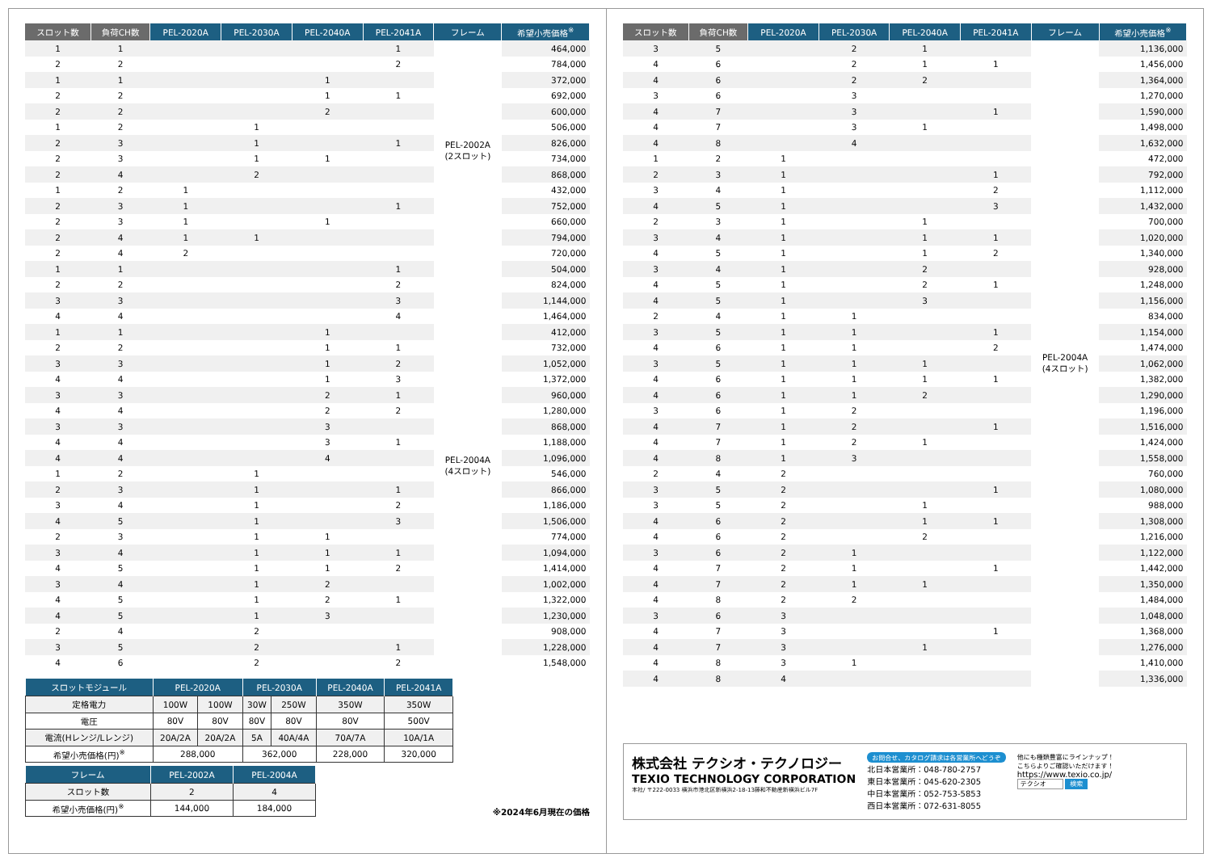| スロット数 | 負荷CH数 | PEL-2020A | PEL-2030A | PEL-2040A | PEL-2041A | フレーム | 希望小売価格<sup>※</sup> |
| --- | --- | --- | --- | --- | --- | --- | --- |
| 1 | 1 | | | | 1 | PEL-2002A (2スロット) | 464,000 |
| 2 | 2 | | | | 2 | | 784,000 |
| 1 | 1 | | | 1 | | | 372,000 |
| 2 | 2 | | | 1 | 1 | | 692,000 |
| 2 | 2 | | | 2 | | | 600,000 |
| 1 | 2 | | 1 | | | | 506,000 |
| 2 | 3 | | 1 | | 1 | | 826,000 |
| 2 | 3 | | 1 | 1 | | | 734,000 |
| 2 | 4 | | 2 | | | | 868,000 |
| 1 | 2 | 1 | | | | | 432,000 |
| 2 | 3 | 1 | | | 1 | | 752,000 |
| 2 | 3 | 1 | | 1 | | | 660,000 |
| 2 | 4 | 1 | 1 | | | | 794,000 |
| 2 | 4 | 2 | | | | | 720,000 |
| 1 | 1 | | | | 1 | PEL-2004A (4スロット) | 504,000 |
| 2 | 2 | | | | 2 | | 824,000 |
| 3 | 3 | | | | 3 | | 1,144,000 |
| 4 | 4 | | | | 4 | | 1,464,000 |
| 1 | 1 | | | 1 | | | 412,000 |
| 2 | 2 | | | 1 | 1 | | 732,000 |
| 3 | 3 | | | 1 | 2 | | 1,052,000 |
| 4 | 4 | | | 1 | 3 | | 1,372,000 |
| 3 | 3 | | | 2 | 1 | | 960,000 |
| 4 | 4 | | | 2 | 2 | | 1,280,000 |
| 3 | 3 | | | 3 | | | 868,000 |
| 4 | 4 | | | 3 | 1 | | 1,188,000 |
| 4 | 4 | | | 4 | | | 1,096,000 |
| 1 | 2 | | 1 | | | | 546,000 |
| 2 | 3 | | 1 | | 1 | | 866,000 |
| 3 | 4 | | 1 | | 2 | | 1,186,000 |
| 4 | 5 | | 1 | | 3 | | 1,506,000 |
| 2 | 3 | | 1 | 1 | | | 774,000 |
| 3 | 4 | | 1 | 1 | 1 | | 1,094,000 |
| 4 | 5 | | 1 | 1 | 2 | | 1,414,000 |
| 3 | 4 | | 1 | 2 | | | 1,002,000 |
| 4 | 5 | | 1 | 2 | 1 | | 1,322,000 |
| 4 | 5 | | 1 | 3 | | | 1,230,000 |
| 2 | 4 | | 2 | | | | 908,000 |
| 3 | 5 | | 2 | | 1 | | 1,228,000 |
| 4 | 6 | | 2 | | 2 | | 1,548,000 |
| スロットモジュール | PEL-2020A | | PEL-2030A | | PEL-2040A | PEL-2041A |
| --- | --- | --- | --- | --- | --- | --- |
| 定格電力 | 100W | 100W | 30W | 250W | 350W | 350W |
| 電圧 | 80V | 80V | 80V | 80V | 80V | 500V |
| 電流(Hレンジ/Lレンジ) | 20A/2A | 20A/2A | 5A | 40A/4A | 70A/7A | 10A/1A |
| 希望小売価格(円)<sup>※</sup> | 288,000 | | 362,000 | | 228,000 | 320,000 |
| フレーム | PEL-2002A | PEL-2004A |
| --- | --- | --- |
| スロット数 | 2 | 4 |
| 希望小売価格(円)<sup>※</sup> | 144,000 | 184,000 |
※2024年6月現在の価格
| スロット数 | 負荷CH数 | PEL-2020A | PEL-2030A | PEL-2040A | PEL-2041A | フレーム | 希望小売価格<sup>※</sup> |
| --- | --- | --- | --- | --- | --- | --- | --- |
| 3 | 5 | | 2 | 1 | | PEL-2004A (4スロット) | 1,136,000 |
| 4 | 6 | | 2 | 1 | 1 | | 1,456,000 |
| 4 | 6 | | 2 | 2 | | | 1,364,000 |
| 3 | 6 | | 3 | | | | 1,270,000 |
| 4 | 7 | | 3 | | 1 | | 1,590,000 |
| 4 | 7 | | 3 | 1 | | | 1,498,000 |
| 4 | 8 | | 4 | | | | 1,632,000 |
| 1 | 2 | 1 | | | | | 472,000 |
| 2 | 3 | 1 | | | 1 | | 792,000 |
| 3 | 4 | 1 | | | 2 | | 1,112,000 |
| 4 | 5 | 1 | | | 3 | | 1,432,000 |
| 2 | 3 | 1 | | 1 | | | 700,000 |
| 3 | 4 | 1 | | 1 | 1 | | 1,020,000 |
| 4 | 5 | 1 | | 1 | 2 | | 1,340,000 |
| 3 | 4 | 1 | | 2 | | | 928,000 |
| 4 | 5 | 1 | | 2 | 1 | | 1,248,000 |
| 4 | 5 | 1 | | 3 | | | 1,156,000 |
| 2 | 4 | 1 | 1 | | | | 834,000 |
| 3 | 5 | 1 | 1 | | 1 | | 1,154,000 |
| 4 | 6 | 1 | 1 | | 2 | | 1,474,000 |
| 3 | 5 | 1 | 1 | 1 | | | 1,062,000 |
| 4 | 6 | 1 | 1 | 1 | 1 | | 1,382,000 |
| 4 | 6 | 1 | 1 | 2 | | | 1,290,000 |
| 3 | 6 | 1 | 2 | | | | 1,196,000 |
| 4 | 7 | 1 | 2 | | 1 | | 1,516,000 |
| 4 | 7 | 1 | 2 | 1 | | | 1,424,000 |
| 4 | 8 | 1 | 3 | | | | 1,558,000 |
| 2 | 4 | 2 | | | | | 760,000 |
| 3 | 5 | 2 | | | 1 | | 1,080,000 |
| 3 | 5 | 2 | | 1 | | | 988,000 |
| 4 | 6 | 2 | | 1 | 1 | | 1,308,000 |
| 4 | 6 | 2 | | 2 | | | 1,216,000 |
| 3 | 6 | 2 | 1 | | | | 1,122,000 |
| 4 | 7 | 2 | 1 | | 1 | | 1,442,000 |
| 4 | 7 | 2 | 1 | 1 | | | 1,350,000 |
| 4 | 8 | 2 | 2 | | | | 1,484,000 |
| 3 | 6 | 3 | | | | | 1,048,000 |
| 4 | 7 | 3 | | | 1 | | 1,368,000 |
| 4 | 7 | 3 | | 1 | | | 1,276,000 |
| 4 | 8 | 3 | 1 | | | | 1,410,000 |
| 4 | 8 | 4 | | | | | 1,336,000 |
株式会社 テクシオ・テクノロジー
TEXIO TECHNOLOGY CORPORATION
本社/ 〒222-0033 横浜市港北区新横浜2-18-13藤和不動産新横浜ビル7F
お問合せ、カタログ請求は各営業所へどうぞ
北日本営業所：048-780-2757
東日本営業所：045-620-2305
中日本営業所：052-753-5853
西日本営業所：072-631-8055
他にも種類豊富にラインナップ！
こちらよりご確認いただけます！
https://www.texio.co.jp/
テクシオ 検索